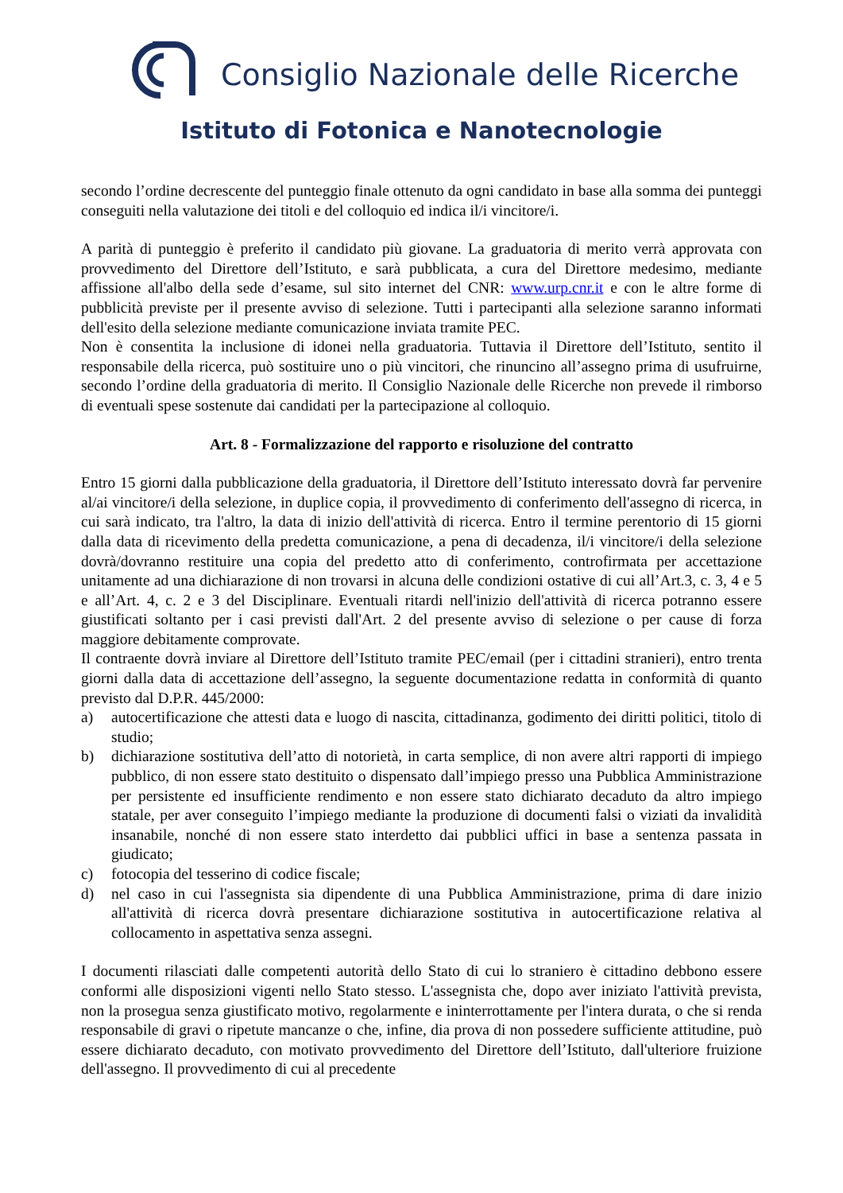Consiglio Nazionale delle Ricerche
Istituto di Fotonica e Nanotecnologie
secondo l’ordine decrescente del punteggio finale ottenuto da ogni candidato in base alla somma dei punteggi conseguiti nella valutazione dei titoli e del colloquio ed indica il/i vincitore/i.
A parità di punteggio è preferito il candidato più giovane. La graduatoria di merito verrà approvata con provvedimento del Direttore dell’Istituto, e sarà pubblicata, a cura del Direttore medesimo, mediante affissione all'albo della sede d’esame, sul sito internet del CNR: www.urp.cnr.it e con le altre forme di pubblicità previste per il presente avviso di selezione. Tutti i partecipanti alla selezione saranno informati dell'esito della selezione mediante comunicazione inviata tramite PEC.
Non è consentita la inclusione di idonei nella graduatoria. Tuttavia il Direttore dell’Istituto, sentito il responsabile della ricerca, può sostituire uno o più vincitori, che rinuncino all’assegno prima di usufruirne, secondo l’ordine della graduatoria di merito. Il Consiglio Nazionale delle Ricerche non prevede il rimborso di eventuali spese sostenute dai candidati per la partecipazione al colloquio.
Art. 8 - Formalizzazione del rapporto e risoluzione del contratto
Entro 15 giorni dalla pubblicazione della graduatoria, il Direttore dell’Istituto interessato dovrà far pervenire al/ai vincitore/i della selezione, in duplice copia, il provvedimento di conferimento dell'assegno di ricerca, in cui sarà indicato, tra l'altro, la data di inizio dell'attività di ricerca. Entro il termine perentorio di 15 giorni dalla data di ricevimento della predetta comunicazione, a pena di decadenza, il/i vincitore/i della selezione dovrà/dovranno restituire una copia del predetto atto di conferimento, controfirmata per accettazione unitamente ad una dichiarazione di non trovarsi in alcuna delle condizioni ostative di cui all’Art.3, c. 3, 4 e 5 e all’Art. 4, c. 2 e 3 del Disciplinare. Eventuali ritardi nell'inizio dell'attività di ricerca potranno essere giustificati soltanto per i casi previsti dall'Art. 2 del presente avviso di selezione o per cause di forza maggiore debitamente comprovate.
Il contraente dovrà inviare al Direttore dell’Istituto tramite PEC/email (per i cittadini stranieri), entro trenta giorni dalla data di accettazione dell’assegno, la seguente documentazione redatta in conformità di quanto previsto dal D.P.R. 445/2000:
a) autocertificazione che attesti data e luogo di nascita, cittadinanza, godimento dei diritti politici, titolo di studio;
b) dichiarazione sostitutiva dell’atto di notorietà, in carta semplice, di non avere altri rapporti di impiego pubblico, di non essere stato destituito o dispensato dall’impiego presso una Pubblica Amministrazione per persistente ed insufficiente rendimento e non essere stato dichiarato decaduto da altro impiego statale, per aver conseguito l’impiego mediante la produzione di documenti falsi o viziati da invalidità insanabile, nonché di non essere stato interdetto dai pubblici uffici in base a sentenza passata in giudicato;
c) fotocopia del tesserino di codice fiscale;
d) nel caso in cui l'assegnista sia dipendente di una Pubblica Amministrazione, prima di dare inizio all'attività di ricerca dovrà presentare dichiarazione sostitutiva in autocertificazione relativa al collocamento in aspettativa senza assegni.
I documenti rilasciati dalle competenti autorità dello Stato di cui lo straniero è cittadino debbono essere conformi alle disposizioni vigenti nello Stato stesso. L'assegnista che, dopo aver iniziato l'attività prevista, non la prosegua senza giustificato motivo, regolarmente e ininterrottamente per l'intera durata, o che si renda responsabile di gravi o ripetute mancanze o che, infine, dia prova di non possedere sufficiente attitudine, può essere dichiarato decaduto, con motivato provvedimento del Direttore dell’Istituto, dall'ulteriore fruizione dell'assegno. Il provvedimento di cui al precedente